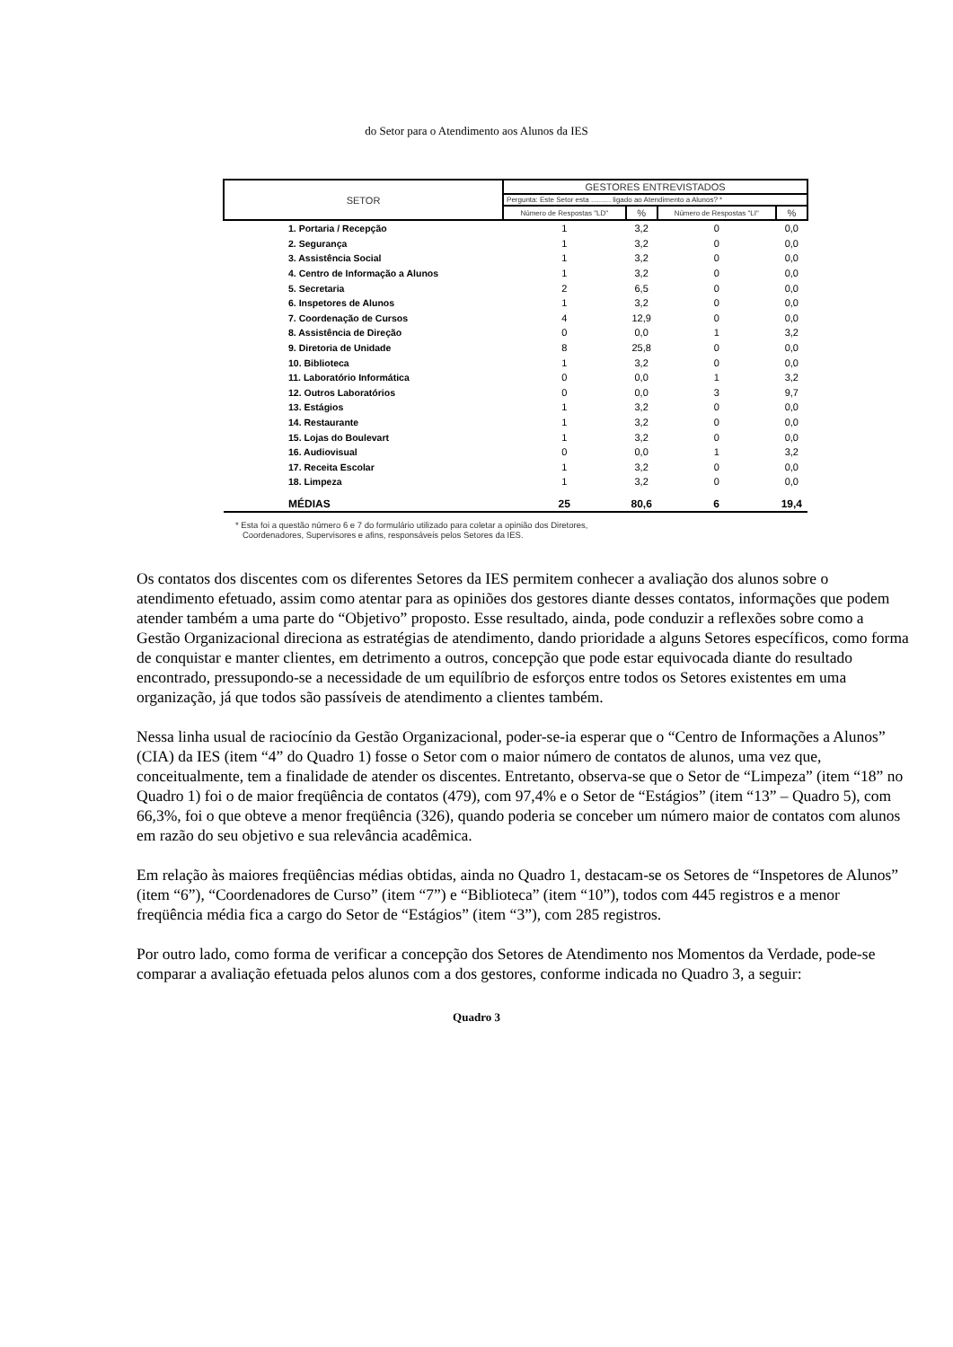do Setor para o Atendimento aos Alunos da IES
| SETOR | GESTORES ENTREVISTADOS | | | |
| --- | --- | --- | --- | --- |
| | Pergunta: Este Setor esta .......... ligado ao Atendimento a Alunos? * | | | |
| | Número de Respostas "LD" | % | Número de Respostas "LI" | % |
| 1. Portaria / Recepção | 1 | 3,2 | 0 | 0,0 |
| 2. Segurança | 1 | 3,2 | 0 | 0,0 |
| 3. Assistência Social | 1 | 3,2 | 0 | 0,0 |
| 4. Centro de Informação a Alunos | 1 | 3,2 | 0 | 0,0 |
| 5. Secretaria | 2 | 6,5 | 0 | 0,0 |
| 6. Inspetores de Alunos | 1 | 3,2 | 0 | 0,0 |
| 7. Coordenação de Cursos | 4 | 12,9 | 0 | 0,0 |
| 8. Assistência de Direção | 0 | 0,0 | 1 | 3,2 |
| 9. Diretoria de Unidade | 8 | 25,8 | 0 | 0,0 |
| 10. Biblioteca | 1 | 3,2 | 0 | 0,0 |
| 11. Laboratório Informática | 0 | 0,0 | 1 | 3,2 |
| 12. Outros Laboratórios | 0 | 0,0 | 3 | 9,7 |
| 13. Estágios | 1 | 3,2 | 0 | 0,0 |
| 14. Restaurante | 1 | 3,2 | 0 | 0,0 |
| 15. Lojas do Boulevart | 1 | 3,2 | 0 | 0,0 |
| 16. Audiovisual | 0 | 0,0 | 1 | 3,2 |
| 17. Receita Escolar | 1 | 3,2 | 0 | 0,0 |
| 18. Limpeza | 1 | 3,2 | 0 | 0,0 |
| MÉDIAS | 25 | 80,6 | 6 | 19,4 |
* Esta foi a questão número 6 e 7 do formulário utilizado para coletar a opinião dos Diretores,
Coordenadores, Supervisores e afins, responsáveis pelos Setores da IES.
Os contatos dos discentes com os diferentes Setores da IES permitem conhecer a avaliação dos alunos sobre o atendimento efetuado, assim como atentar para as opiniões dos gestores diante desses contatos, informações que podem atender também a uma parte do “Objetivo” proposto. Esse resultado, ainda, pode conduzir a reflexões sobre como a Gestão Organizacional direciona as estratégias de atendimento, dando prioridade a alguns Setores específicos, como forma de conquistar e manter clientes, em detrimento a outros, concepção que pode estar equivocada diante do resultado encontrado, pressupondo-se a necessidade de um equilíbrio de esforços entre todos os Setores existentes em uma organização, já que todos são passíveis de atendimento a clientes também.
Nessa linha usual de raciocínio da Gestão Organizacional, poder-se-ia esperar que o “Centro de Informações a Alunos” (CIA) da IES (item “4” do Quadro 1) fosse o Setor com o maior número de contatos de alunos, uma vez que, conceitualmente, tem a finalidade de atender os discentes. Entretanto, observa-se que o Setor de “Limpeza” (item “18” no Quadro 1) foi o de maior freqüência de contatos (479), com 97,4% e o Setor de “Estágios” (item “13” – Quadro 5), com 66,3%, foi o que obteve a menor freqüência (326), quando poderia se conceber um número maior de contatos com alunos em razão do seu objetivo e sua relevância acadêmica.
Em relação às maiores freqüências médias obtidas, ainda no Quadro 1, destacam-se os Setores de “Inspetores de Alunos” (item “6”), “Coordenadores de Curso” (item “7”) e “Biblioteca” (item “10”), todos com 445 registros e a menor freqüência média fica a cargo do Setor de “Estágios” (item “3”), com 285 registros.
Por outro lado, como forma de verificar a concepção dos Setores de Atendimento nos Momentos da Verdade, pode-se comparar a avaliação efetuada pelos alunos com a dos gestores, conforme indicada no Quadro 3, a seguir:
Quadro 3